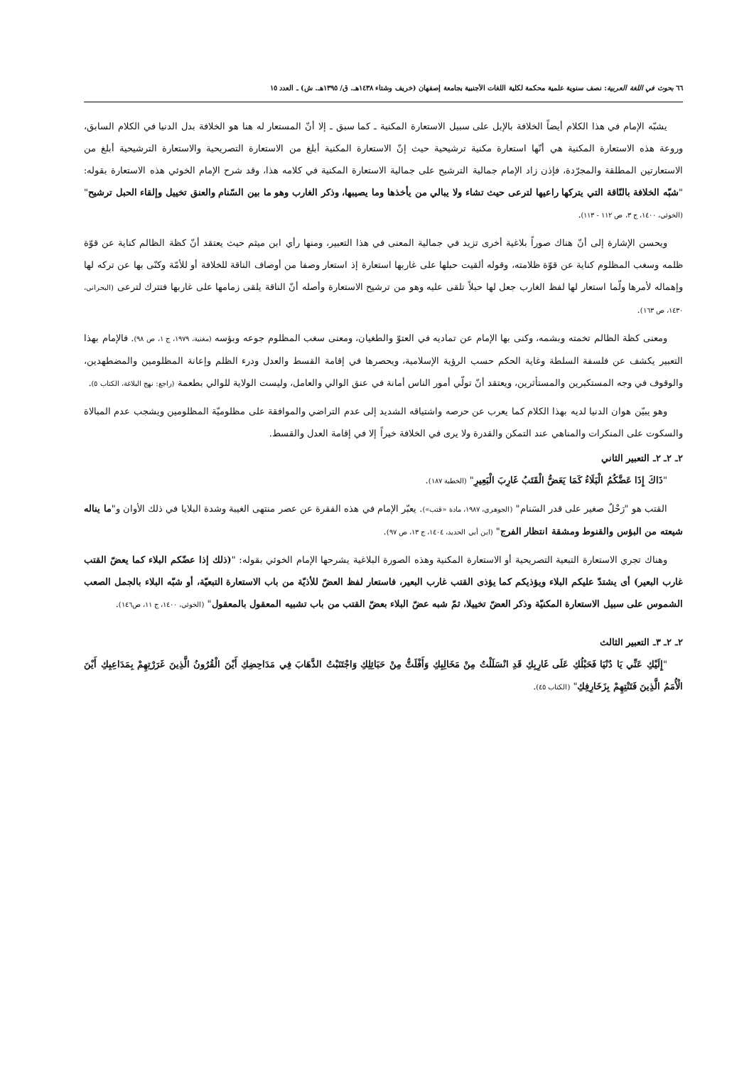٦٦ بحوث في اللغة العربية: نصف سنوية علمية محكمة لكلية اللغات الأجنبية بجامعة إصفهان (خريف وشتاء ١٤٣٨هـ. ق/ ١٣٩٥هـ. ش) ـ العدد ١٥
يشبّه الإمام في هذا الكلام أيضاً الخلافة بالإبل على سبيل الاستعارة المكنية ـ كما سبق ـ إلا أنّ المستعار له هنا هو الخلافة بدل الدنيا في الكلام السابق، وروعة هذه الاستعارة المكنية هي أنّها استعارة مكنية ترشيحية حيث إنّ الاستعارة المكنية أبلغ من الاستعارة التصريحية والاستعارة الترشيحية أبلغ من الاستعارتين المطلقة والمجرّدة، فإذن زاد الإمام جمالية الترشيح على جمالية الاستعارة المكنية في كلامه هذا، وقد شرح الإمام الخوئي هذه الاستعارة بقوله: "شبّه الخلافة بالنّاقة التي يتركها راعيها لترعى حيث تشاء ولا يبالي من يأخذها وما يصيبها، وذكر الغارب وهو ما بين السّنام والعنق تخييل وإلقاء الحبل ترشيح" (الخوئي، ١٤٠٠، ج ٣، ص ١١٢ - ١١٣).
ويحسن الإشارة إلى أنّ هناك صوراً بلاغية أخرى تزيد في جمالية المعنى في هذا التعبير، ومنها رأي ابن ميثم حيث يعتقد أنّ كظة الظالم كناية عن قوّة ظلمه وسغب المظلوم كناية عن قوّة ظلامته، وقوله ألقيت حبلها على غاربها استعارة إذ استعار وصفا من أوصاف الناقة للخلافة أو للأمّة وكنّى بها عن تركه لها وإهماله لأمرها ولّما استعار لها لفظ الغارب جعل لها حبلاً تلقى عليه وهو من ترشيح الاستعارة وأصله أنّ الناقة يلقى زمامها على غاربها فتترك لترعى (البحراني، ١٤٣٠، ص ١٦٣).
ومعنى كظة الظالم تخمته وبشمه، وكنى بها الإمام عن تماديه في العتوّ والطغيان، ومعنى سغب المظلوم جوعه وبؤسه (مغنية، ١٩٧٩، ج ١، ص ٩٨). فالإمام بهذا التعبير يكشف عن فلسفة السلطة وغاية الحكم حسب الرؤية الإسلامية، ويحصرها في إقامة القسط والعدل ودرء الظلم وإعانة المظلومين والمضطهدين، والوقوف في وجه المستكبرين والمستأثرين، ويعتقد أنّ تولّي أمور الناس أمانة في عنق الوالي والعامل، وليست الولاية للوالي بطعمة (راجع: نهج البلاغة، الكتاب ٥).
وهو يبيّن هوان الدنيا لديه بهذا الكلام كما يعرب عن حرصه واشتياقه الشديد إلى عدم التراضي والموافقة على مظلوميّة المظلومين ويشجب عدم المبالاة والسكوت على المنكرات والمناهي عند التمكن والقدرة ولا يرى في الخلافة خيراً إلا في إقامة العدل والقسط.
٢ـ ٢ـ ٢ـ التعبير الثاني
"ذَاكَ إِذَا عَضَّكُمُ الْبَلَاءُ كَمَا يَعَضُّ الْقَتَبُ غَارِبَ الْبَعِيرِ" (الخطبة ١٨٧).
القتب هو "رَحْلٌ صغير على قدر السَنام" (الجوهري، ١٩٨٧، مادة «قتب»). يعبّر الإمام في هذه الفقرة عن عصر منتهى الغيبة وشدة البلايا في ذلك الأوان و"ما يناله شيعته من البؤس والقنوط ومشقة انتظار الفرج" (ابن أبي الحديد، ١٤٠٤، ج ١٣، ص ٩٧).
وهناك تجري الاستعارة التبعية التصريحية أو الاستعارة المكنية وهذه الصورة البلاغية يشرحها الإمام الخوئي بقوله: "(ذلك إذا عضّكم البلاء كما يعضّ القتب غارب البعير) أى يشتدّ عليكم البلاء ويؤذيكم كما يؤذى القتب غارب البعير، فاستعار لفظ العضّ للأذيّة من باب الاستعارة التبعيّة، أو شبّه البلاء بالجمل الصعب الشموس على سبيل الاستعارة المكنيّة وذكر العضّ تخييلا، ثمّ شبه عضّ البلاء بعضّ القتب من باب تشبيه المعقول بالمعقول" (الخوئي، ١٤٠٠، ج ١١، ص١٤٦).
٢ـ ٢ـ ٣ـ التعبير الثالث
"إِلَيْكِ عَنِّي يَا دُنْيَا فَحَبْلُكِ عَلَى غَارِبِكِ قَدِ انْسَلَلْتُ مِنْ مَخَالِبِكِ وَأَفْلَتُّ مِنْ حَبَائِلِكِ وَاجْتَنَبْتُ الذَّهَابَ فِي مَدَاحِضِكِ أَيْنَ الْقُرُونُ الَّذِينَ غَرَرْتِهِمْ بِمَدَاعِبِكِ أَيْنَ الْأُمَمُ الَّذِينَ فَتَنْتِهِمْ بِزَخَارِفِكِ" (الكتاب ٤٥).